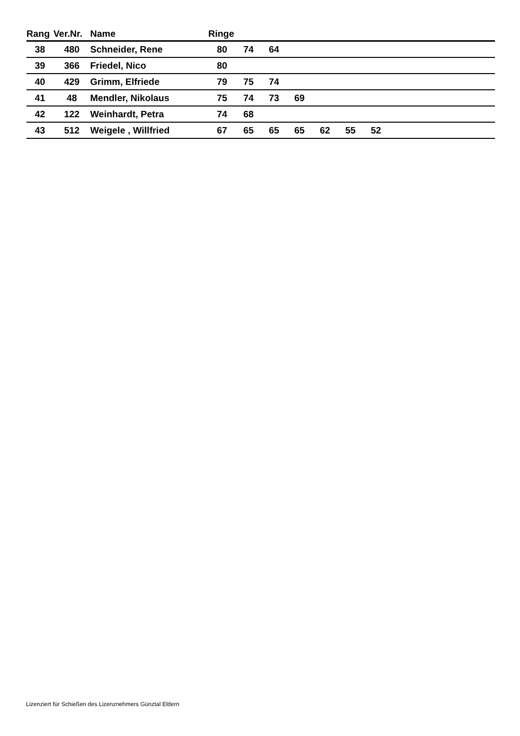| Rang | Ver.Nr. | Name | Ringe | | | | | | | |
| --- | --- | --- | --- | --- | --- | --- | --- | --- | --- | --- |
| 38 | 480 | Schneider, Rene | 80 | 74 | 64 | | | | | |
| 39 | 366 | Friedel, Nico | 80 | | | | | | | |
| 40 | 429 | Grimm, Elfriede | 79 | 75 | 74 | | | | | |
| 41 | 48 | Mendler, Nikolaus | 75 | 74 | 73 | 69 | | | | |
| 42 | 122 | Weinhardt, Petra | 74 | 68 | | | | | | |
| 43 | 512 | Weigele , Willfried | 67 | 65 | 65 | 65 | 62 | 55 | 52 | |
Lizenziert für Schießen des Lizenznehmers Günztal Eldern